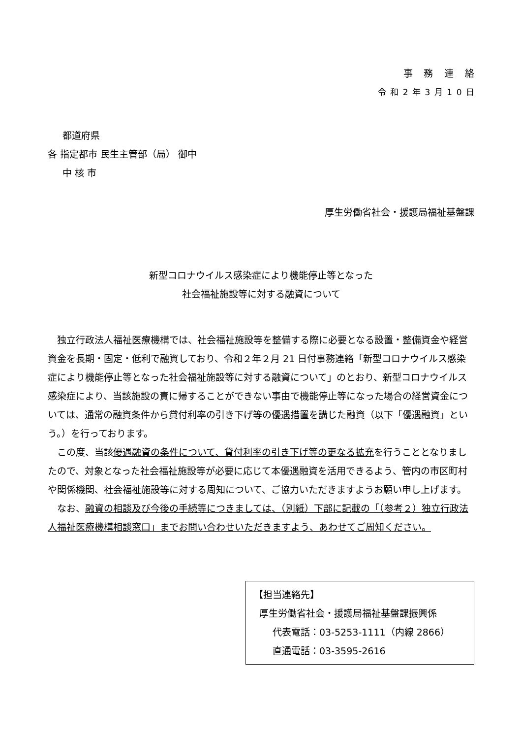事務連絡
令和2年3月10日
都道府県
各 指定都市 民生主管部（局） 御中
中 核 市
厚生労働省社会・援護局福祉基盤課
新型コロナウイルス感染症により機能停止等となった
社会福祉施設等に対する融資について
独立行政法人福祉医療機構では、社会福祉施設等を整備する際に必要となる設置・整備資金や経営資金を長期・固定・低利で融資しており、令和２年２月 21 日付事務連絡「新型コロナウイルス感染症により機能停止等となった社会福祉施設等に対する融資について」のとおり、新型コロナウイルス感染症により、当該施設の責に帰することができない事由で機能停止等になった場合の経営資金については、通常の融資条件から貸付利率の引き下げ等の優遇措置を講じた融資（以下「優遇融資」という。）を行っております。
この度、当該優遇融資の条件について、貸付利率の引き下げ等の更なる拡充を行うこととなりましたので、対象となった社会福祉施設等が必要に応じて本優遇融資を活用できるよう、管内の市区町村や関係機関、社会福祉施設等に対する周知について、ご協力いただきますようお願い申し上げます。
なお、融資の相談及び今後の手続等につきましては、（別紙）下部に記載の「（参考２）独立行政法人福祉医療機構相談窓口」までお問い合わせいただきますよう、あわせてご周知ください。
【担当連絡先】
厚生労働省社会・援護局福祉基盤課振興係
代表電話：03-5253-1111（内線 2866）
直通電話：03-3595-2616